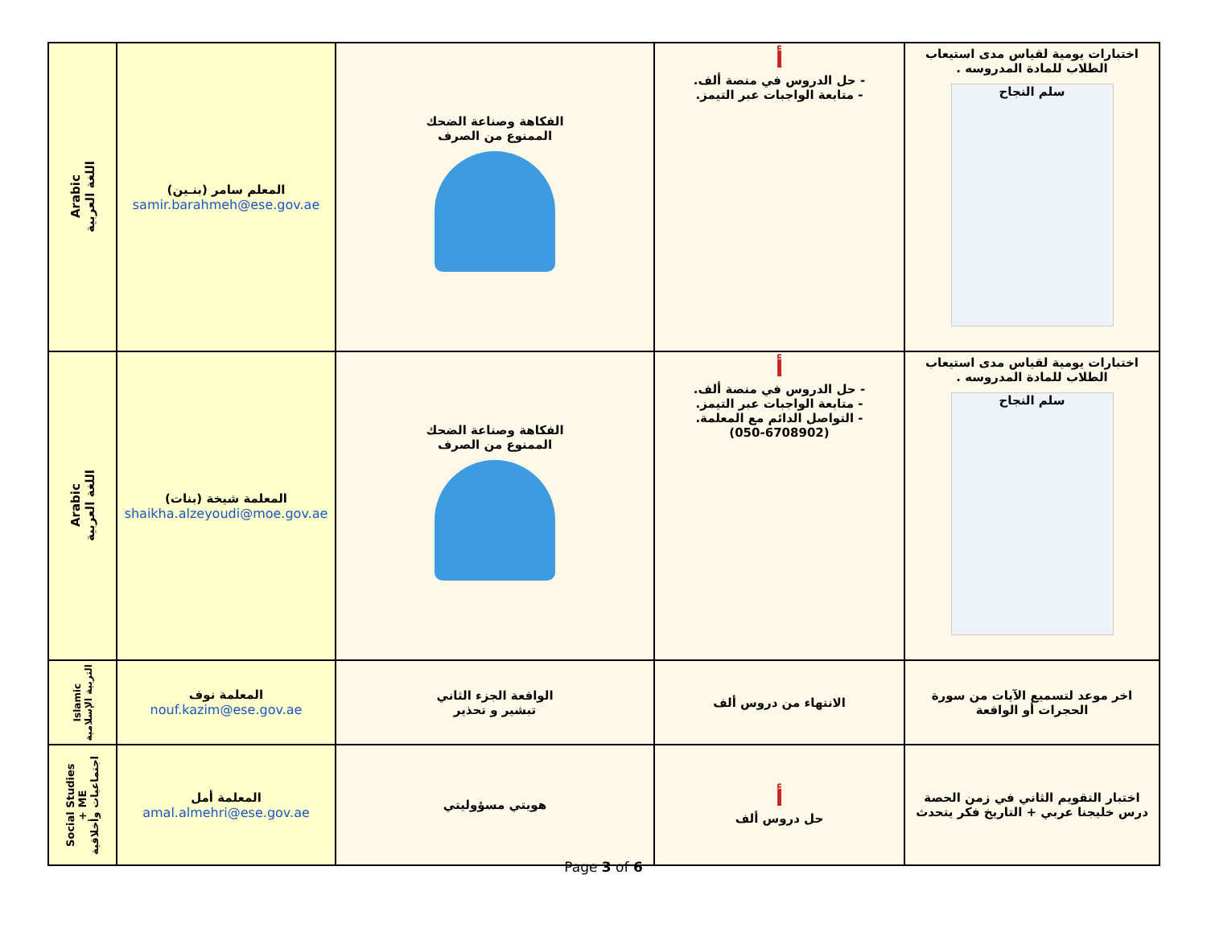| Arabic اللغة العربية | المعلم سامر (بنـين) samir.barahmeh@ese.gov.ae | الفكاهة وصناعة الضحك الممنوع من الصرف | أ - حل الدروس في منصة ألف. - متابعة الواجبات عبر التيمز. | اختبارات يومية لقياس مدى استيعاب الطلاب للمادة المدروسه . سلم النجاح |
| Arabic اللغة العربية | المعلمة شيخة (بنات) shaikha.alzeyoudi@moe.gov.ae | الفكاهة وصناعة الضحك الممنوع من الصرف | أ - حل الدروس في منصة ألف. - متابعة الواجبات عبر التيمز. - التواصل الدائم مع المعلمة. (050-6708902) | اختبارات يومية لقياس مدى استيعاب الطلاب للمادة المدروسه . سلم النجاح |
| Islamic التربية الإسلامية | المعلمة نوف nouf.kazim@ese.gov.ae | الواقعة الجزء الثاني تبشير و تحذير | الانتهاء من دروس ألف | اخر موعد لتسميع الآيات من سورة الحجرات أو الواقعة |
| Social Studies + ME اجتماعيات وأخلاقية | المعلمة أمل amal.almehri@ese.gov.ae | هويتي مسؤوليتي | أ حل دروس ألف | اختبار التقويم الثاني في زمن الحصة درس خليجنا عربي + التاريخ فكر يتحدث |
Page 3 of 6